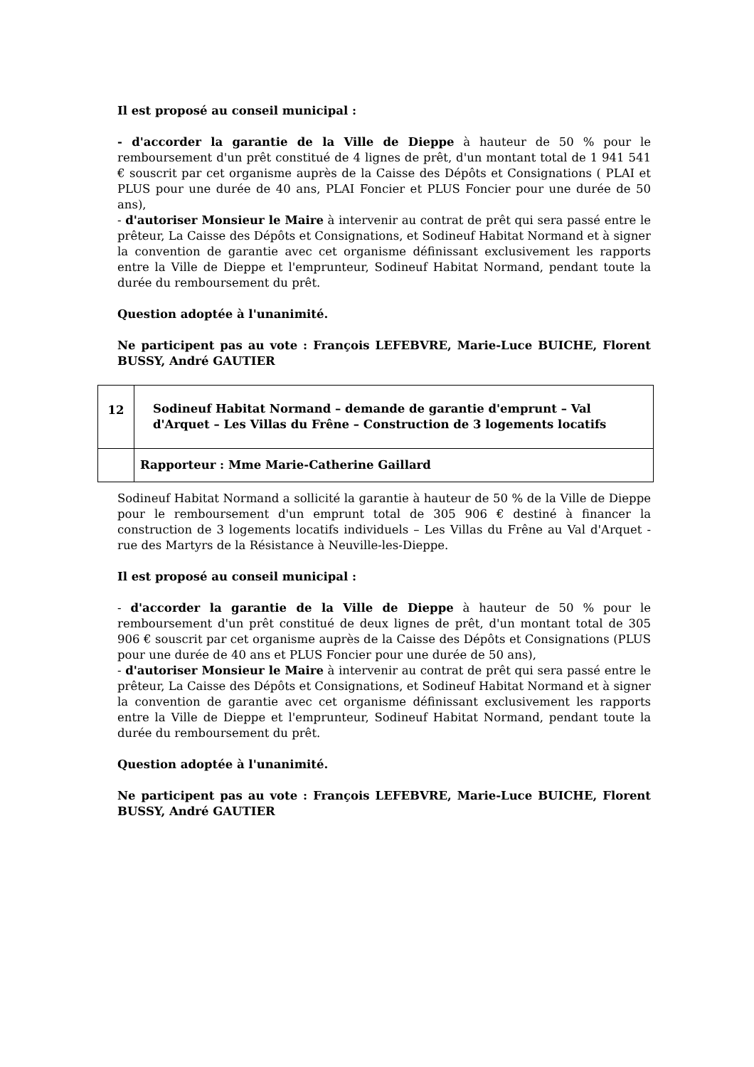Il est proposé au conseil municipal :
- d'accorder la garantie de la Ville de Dieppe à hauteur de 50 % pour le remboursement d'un prêt constitué de 4 lignes de prêt, d'un montant total de 1 941 541 € souscrit par cet organisme auprès de la Caisse des Dépôts et Consignations ( PLAI et PLUS pour une durée de 40 ans, PLAI Foncier et PLUS Foncier pour une durée de 50 ans),
- d'autoriser Monsieur le Maire à intervenir au contrat de prêt qui sera passé entre le prêteur, La Caisse des Dépôts et Consignations, et Sodineuf Habitat Normand et à signer la convention de garantie avec cet organisme définissant exclusivement les rapports entre la Ville de Dieppe et l'emprunteur, Sodineuf Habitat Normand, pendant toute la durée du remboursement du prêt.
Question adoptée à l'unanimité.
Ne participent pas au vote : François LEFEBVRE, Marie-Luce BUICHE, Florent BUSSY, André GAUTIER
| 12 | Sodineuf Habitat Normand – demande de garantie d'emprunt – Val d'Arquet – Les Villas du Frêne – Construction de 3 logements locatifs |
| | Rapporteur : Mme Marie-Catherine Gaillard |
Sodineuf Habitat Normand a sollicité la garantie à hauteur de 50 % de la Ville de Dieppe pour le remboursement d'un emprunt total de 305 906 € destiné à financer la construction de 3 logements locatifs individuels – Les Villas du Frêne au Val d'Arquet - rue des Martyrs de la Résistance à Neuville-les-Dieppe.
Il est proposé au conseil municipal :
- d'accorder la garantie de la Ville de Dieppe à hauteur de 50 % pour le remboursement d'un prêt constitué de deux lignes de prêt, d'un montant total de 305 906 € souscrit par cet organisme auprès de la Caisse des Dépôts et Consignations (PLUS pour une durée de 40 ans et PLUS Foncier pour une durée de 50 ans),
- d'autoriser Monsieur le Maire à intervenir au contrat de prêt qui sera passé entre le prêteur, La Caisse des Dépôts et Consignations, et Sodineuf Habitat Normand et à signer la convention de garantie avec cet organisme définissant exclusivement les rapports entre la Ville de Dieppe et l'emprunteur, Sodineuf Habitat Normand, pendant toute la durée du remboursement du prêt.
Question adoptée à l'unanimité.
Ne participent pas au vote : François LEFEBVRE, Marie-Luce BUICHE, Florent BUSSY, André GAUTIER